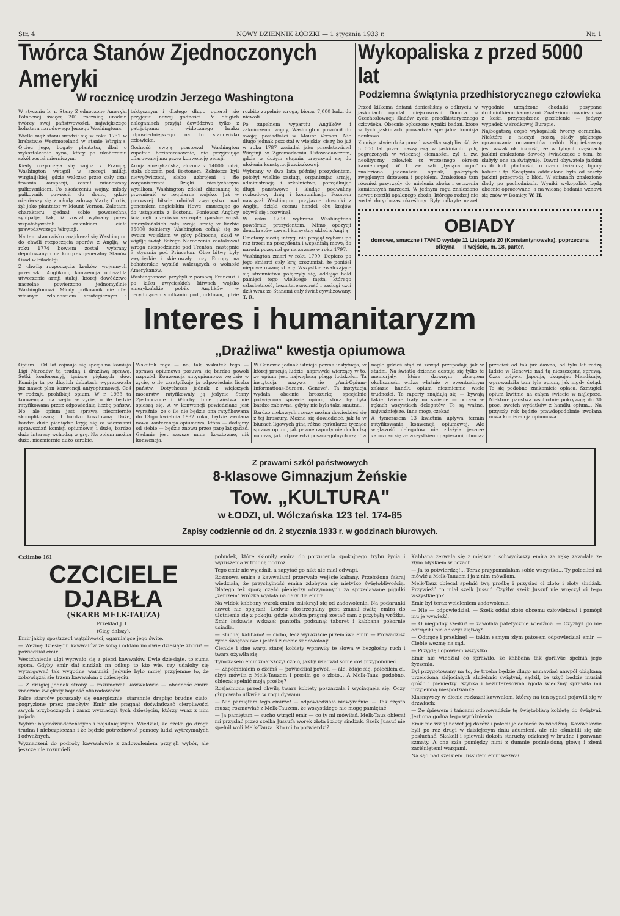Str. 4 NOWY DZIENNIK ŁÓDZKI — 1 stycznia 1933 r. Nr. 1
Twórca Stanów Zjednoczonych Ameryki
W rocznicę urodzin Jerzego Washingtona
W styczniu b. r. Stany Zjednoczone Ameryki Północnej święcą 201 rocznicę urodzin twórcy swej państwowości, największego bohatera narodowego Jerzego Washingtona.
Wielki mąż stanu urodził się w roku 1732 w hrabstwie Westmoreland w stanie Wirginja. Ojciec jego, bogaty plantator, dbał o wykształcenie syna, który po ukończeniu szkół został mierniczym.
Kiedy rozpoczęła się wojna z Francją, Washington wstąpił w szeregi milicji wirginijskiej, gdzie walcząc przez cały czas trwania kampanji, został mianowany pułkownikiem. Po skończeniu wojny, młody pułkownik powrócił do domu, gdzie ożeniwszy się z młodą wdową Martą Curtis, żył jako plantator w Mount Vernon. Zaletami charakteru zjednał sobie powszechną sympatję, tak, iż został wybrany przez współobywateli członkiem ciała prawodawczego Wirginji.
Na tem stanowisku znajdował się Washington do chwili rozpoczęcia sporów z Anglją, w roku 1774 bowiem został wybrany deputowanym na kongres generalny Stanów Osad w Filadelfji.
Z chwilą rozpoczęcia kroków wojennych przeciwko Anglikom, konwencja uchwaliła utworzenie armji stałej, której dowództwo naczelne powierzono jednomyślnie Washingtonowi. Młody pułkownik nie ufał własnym zdolnościom strategicznym i taktycznym i dlatego długo opierał się przyjęciu nowej godności. Po długich naleganiach przyjął dowództwo tylko z patrjotyzmu i widocznego braku odpowiedniejszego na to stanowisko człowieka.
Godność swoją piastował Washington zupełnie bezinteresownie, nie przyjmując ofiarowanej mu przez konwencję pensji.
Armja amerykańska, złożona z 14000 ludzi, stała obozem pod Bostonem. Żołnierze byli niewyćwiczeni, słabo uzbrojeni i źle zorganizowani. Dzięki niesłychanym wysiłkom Washington zdołał zbieraninę tę przemienić w regularne wojsko. Już w pierwszej bitwie odniósł zwycięstwo nad generałem angielskim Howe, zmuszając go do ustąpienia z Bostonu. Ponieważ Anglicy ściągnęli przeciwko szczupłej garstce wojsk amerykańskich całą swoją armię w liczbie 35000 żołnierzy Washington cofnął się ze swoim wojskiem w góry północne, skąd w wigilję świąt Bożego Narodzenia zaatakował wroga niespodzianie pod Trenton, następnie 3 stycznia pod Princeton. Obie bitwy były zwycięskie i skierowały oczy Europy na bohaterskie wysiłki walczących o wolność Amerykanów.
Washingtonowi przybyli z pomocą Francuzi i po kilku zwycięskich bitwach wojsko amerykańskie pobiło Anglików w decydującem spotkaniu pod Jorktown, gdzie rozbito zupełnie wroga, biorąc 7,000 ludzi do niewoli.
Po zupełnem wyparciu Anglików i zakończeniu wojny, Washington powrócił do swojej posiadłości w Mount Vernon. Nie długo jednak pozostał w wiejskiej ciszy, bo już w roku 1787 zasiadał jako przedstawiciel Wirginji w Zgromadzeniu Ustawodawczem, gdzie w dużym stopniu przyczynił się do ułożenia konstytucji związkowej.
Wybrany w dwa lata później prezydentem, położył wielkie zasługi, organizując armję, administrację i szkolnictwo, porządkując długi państwowe i kładąc podwaliny rozbudowy dróg i komunikacji. Pozatem nawiązał Washington przyjazne stosunki z Anglją, dzięki czemu handel obu krajów ożywił się i rozwinął.
W roku 1793 wybrano Washingtona powtórnie prezydentem. Mimo opozycji demokratów zawarł korzystny układ z Anglją.
Omotany siecią intryg, nie przyjął wyboru po raz trzeci na prezydenta i wspaniałą mową do narodu pożegnał go na zawsze w roku 1797.
Washington zmarł w roku 1799. Dopiero po jego śmierci cały kraj zrozumiał, że poniósł niepowetowaną stratę. Wszystkie zwalczające się stronnictwa połączyły się, oddając hołd pamięci tego wielkiego męża, którego szlachetność, bezinteresowność i zasługi czci dziś wraz ze Stanami cały świat cywilizowany. T. R.
Wykopaliska z przed 5000 lat
Podziemna świątynia przedhistorycznego człowieka
Przed kilkoma dniami donieśliśmy o odkryciu w jaskiniach opodal miejscowości Domica w Czechosłowacji śladów życia przedhistorycznego człowieka. Obecnie ogłoszono wyniki badań, które w tych jaskiniach prowadziła specjalna komisja naukowa.
Komisja stwierdziła ponad wszelką wątpliwość, że 5 000 lat przed naszą erą w jaskiniach tych, pogrążonych w wiecznej ciemności, żył t. zw. neolityczny człowiek (z wczesnego okresu kamiennego). W t. zw. sali „tysiąca ogni" znaleziono jedenaście ognisk, pokrytych zwęglonym drzewem i popiołem. Znaleziono tam również przyrządy do mielenia zboża i ostrzenia kamiennych narzędzi. W jednym rogu znaleziono nawet resztki opalonego zboża, którego rodzaj nie został dotychczas określony. Były odkryte nawet wygodnie urządzone chodniki, posypane drobniutkiemi kamykami. Znaleziono również dwa z kości przyrządzone grzebienie — jedyny wypadek w środkowej Europie.
Najbogatszą część wykopalisk tworzy ceramika. Niektóre z naczyń noszą ślady pięknego opracowania ornamentów ozdób. Najciekawszą jest wszak okoliczność, że w tylnych częściach jaskini znaleziono dowody świadczące o tem, że służyły one za świątynię. Dawni obywatele jaskini czcili kult płodności, o czem świadczą figury kobiet i tp. Świątynia oddzielona była od reszty jaskini przegrodą z kłód. W ścianach znaleziono ślady po pochodniach. Wyniki wykopalisk będą obecnie opracowane, a na wiosnę badania wznowi się znów w Domicy. W. H.
OBIADY
domowe, smaczne i TANIO wydaje 11 Listopada 20 (Konstantynowska), poprzeczna oficyna — II wejście, m. 18, parter.
Interes i humanitaryzm
„Drażliwa" kwestja opiumowa
Opium... Od lat zajmuje się specjalna komisja Ligi Narodów tą trudną i drażliwą sprawą. Setki konferencyj, tysiące pięknych słów. Komisja ta po długich debatach wypracowała już nawet plan konwencji antyopiumowej. Coś w rodzaju prohibicji opium. W r. 1933 ta konwencja ma wejść w życie, o ile będzie ratyfikowana przez odpowiednią liczbę państw. No, ale opium jest sprawą niezmiernie skomplikowaną. I bardzo kosztowną. Duże, bardzo duże pieniądze kryją się za wierszami sprawozdań komisji opiumowej i duże, bardzo duże interesy wchodzą w grę. Na opium można dużo, niezmiernie dużo zarobić.
Wskutek tego — no, tak, wskutek tego — sprawa opiumowa posuwa się bardzo powoli naprzód. Konwencja antyopiumowa wejdzie w życie, o ile zaratyfikuje ją odpowiednia liczba państw. Dotychczas jednak z większych mocarstw ratyfikowały ją jedynie Stany Zjednoczone i Włochy. Inne państwa nie spieszą się. A w konwencji powiedziane jest wyraźnie, że o ile nie będzie ona ratyfikowana do 13-go kwietnia 1932 roku, będzie zwołana nowa konferencja opiumowa, która — dodajmy od siebie — będzie znowu przez parę lat gadać. Gadanie jest zawsze mniej kosztowne, niż konwencja.
W Genewie jednak istnieje pewna instytucja, w której pracują ludzie, naprawdę wierzący w to, że opium jest największą plagą ludzkości. Ta instytucja nazywa się „Anti-Opium-Informations-Bureau, Geneve". Ta instytucja wydała obecnie broszurkę specjalnie poświęconą sprawie opium, która by była bardzo zabawna, gdyby nie była taka smutna...
Bardzo ciekawych rzeczy można dowiedzieć się z tej broszury. Można się dowiedzieć, jak to w biurach ligowych giną różne cyrkularze tyczące sprawy opium, jak pewne raporty nie dochodzą na czas, jak odpowiedzi poszczególnych rządów nagle gdzieś stąd ni zowąd przepadają jak w studni. Na światło dzienne dostają się tylko te memorjały, które dziwnym zbiegiem okoliczności widzą właśnie w ewentualnym zakazie handlu opium niezmiernie wiele trudności. Te raporty znajdują się — bywają takie dziwne trafy na świecie — odrazu w rękach wszystkich delegatów. Te są ważne, najważniejsze. Inne mogą czekać.
A tymczasem 13 kwietnia upływa termin ratyfikowania konwencji opiumowej. Ale większość delegatów nie zdążyła jeszcze zapoznać się ze wszystkiemi papierami, chociaż przecież od tak już dawna, od tylu lat radzą ludzie w Genewie nad tą nieszczęsną sprawą. Czas upływa. Japonja, okupując Mandżurję, wprowadziła tam tyle opium, jak nigdy dotąd. To się podobno znakomicie opłaca. Szmugiel opium kwitnie na całym świecie w najlepsze. Niektóre państwa wschodnie pokrywają do 30 proc. swoich wydatków z handlu opium... Na przyszły rok będzie prawdopodobnie zwołana nowa konferencja opiumowa...
Z prawami szkół państwowych
8-klasowe Gimnazjum Żeńskie
Tow. „KULTURA"
w ŁODZI, ul. Wólczańska 123 tel. 174-85
Zapisy codziennie od dn. 2 stycznia 1933 r. w godzinach biurowych.
Czżimbe 161
CZCICIELE DJABŁA
(SKARB MELK-TAUZA)
Przekład J. H.
(Ciąg dalszy).
Emir jakby spostrzegł wątpliwości, ogarniające jego świtę.
— Wezmę dziesięciu kawwalów ze sobą i oddam im dwie dziesiąte zboru! — powiedział emir.
Westchnienie ulgi wyrwało się z piersi kawwalów. Dwie dziesiąte, to suma spora. Gdyby emir dał sindżak na odkup to kto wie, czy udałoby się wytargować tak wygodne warunki. Jedynie było mniej przyjemne to, że zobowiązał się trzem kawwalom z dziesięciu.
— Z drugiej jednak strony — rozumowali kawwalowie — obecność emira znacznie zwiększy hojność ofiarodawców.
Palce starców poruszały się energicznie, starannie drapiąc brudne ciało, pogryzione przez pasożyty. Emir nie pragnął doświadczać cierpliwości swych przybocznych i zaraz wyznaczył tych dziesięciu, którzy wraz z nim pojadą.
Wybrał najdoświadczeńszych i najsilniejszych. Wiedział, że czeka go droga trudna i niebezpieczna i że będzie potrzebować pomocy ludzi wytrzymałych i odważnych.
Wyznaczeni do podróży kawwalowie z zadowoleniem przyjęli wybór, ale jeszcze nie rozumieli
pobudek, które skłoniły emira do porzucenia spokojnego trybu życia i wyruszenia w trudną podróż.
Tego emir nie wyjaśnił, a zapytać go nikt nie miał odwagi.
Rozmowa emira z kawwalami przerwało wejście kabany. Przełożona fakraj wiedziała, że przychylność emira zdobywa się nietylko świętobliwością. Dlatego też sporą część pieniędzy otrzymanych za sprzedawane pigułki „zemzem" wróżka wydała na dary dla emira.
Na widok kabbany wzrok emira zaiskrzył się od zadowolenia. Na podarunki nawet nie spojrzał. Ledwie dostrzegalny gest zmusił świtę emira do ulotnienia się z pokoju, gdzie władca pragnął zostać sam z przybyłą wróżka. Emir łaskawie wskazał pantofla podsunął taboret i kabbana pokornie usiadła.
— Słuchaj kabbano! — cicho, lecz wyraziście przemówił emir. — Prowadzisz życie świętobliwe i jesteś z ciebie zadowolony.
Cienkie i sine wargi starej kobiety wprawiły te słowa w bezgłośny ruch i twarz ożywiła się.
Tymczasem emir zmarszczył czoło, jakby usiłował sobie coś przypomnieć.
— Zapomniałem o czemś — powiedział powoli — ale, zdaje się, poleciłem ci, abyś mówiła z Melk-Tauzem i prosiła go o złoto... A Melk-Tauz, podobno, obiecał spełnić moją prośbę?
Rozjaśniona przed chwilą twarz kobiety poszarzała i wyciągnęła się. Oczy głupowato utkwiła w rogu dywanu.
— Nie pamiętam tego emirze! — odpowiedziała niewyraźnie. — Tak często muszę rozmawiać z Melk-Tauzem, że wszystkiego nie mogę pamiętać.
— Ja pamiętam — sucho wtrącił emir — co ty mi mówiłaś. Melk-Tauz obiecał mi przysłać przez szeika Jussufa worek złota i złoty sindżak. Szeik Jussuf nie spełnił woli Melk-Tauza. Kto mi to potwierdzi?
Kabbana zerwała się z miejsca i schwyciwszy emira za rękę zawołała ze złym błyskiem w oczach
— Ja to potwierdzę!... Teraz przypomniałam sobie wszystko... Ty poleciłeś mi mówić z Melk-Tauzem i ja z nim mówiłam.
Melk-Tauz obiecał spełnić twą prośbę i przysłać ci złoto i złoty sindżak. Przywieźć to miał szeik Jussuf. Czyżby szeik Jussuf nie wręczył ci tego wszystkiego?
Emir był teraz wcieleniem zadowolenia.
— Nie — odpowiedział. — Szeik oddał złoto obcemu człowiekowi i pomógł mu je wywieźć.
— O niegodny szeiku! — zawołała patetycznie wiedźma. — Czyżbyś go nie odtrącił i nie obłożył klątwą?
— Odtrącę i przeklnę! — takim samym złym patosem odpowiedział emir. — Ciebie wezmę na sąd.
— Przyjdę i opowiem wszystko.
Emir nie wiedział co sprawiło, że kabbana tak gorliwie spełnia jego życzenia.
Był przygotowany na to, że trzeba będzie długo namawiać nawpół obłąkaną przełożoną zidjociałych służebnic świątyni, sądził, że użyć będzie musiał gróźb i pieniędzy. Szybka i bezinteresowna zgoda wiedźmy sprawiła mu przyjemną niespodziankę.
Klasnąwszy w dłonie rozkazał kawwalom, którzy na ten sygnał pojawili się w drzwiach:
— Ze śpiewem i tańcami odprowadźcie tę świętobliwą kobietę do świątyni. Jest ona godna tego wyróżnienia.
Emir nie wziął nawet jej darów i polecił je odnieść za wiedźmą. Kawwalowie byli po raz drugi w dzisiejszym dniu zdumieni, ale nie ośmielili się nie posłuchać. Skakali i śpiewali dokoła staruchy odzianej w brudne i porwane szmaty. A ona szła pomiędzy nimi z dumnie podniesioną głową i złemi zaciśniętemi wargami.
Na sąd nad szeikiem Jussufem emir wezwał